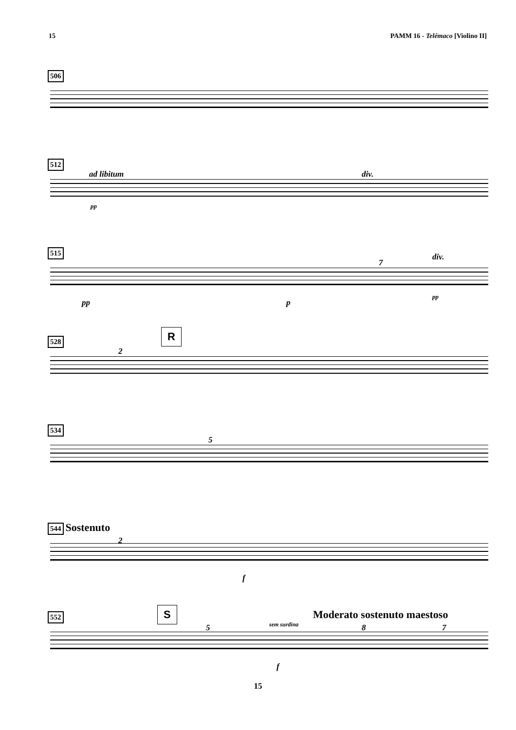15 PAMM 16 - Telêmaco [Violino II]
506
512
ad libitum div.
pp
515
div.
7
pp p
pp
528 R
2
534
5
544 Sostenuto
2
f
552 S Moderato sostenuto maestoso
sem surdina 5 8 7
f
15